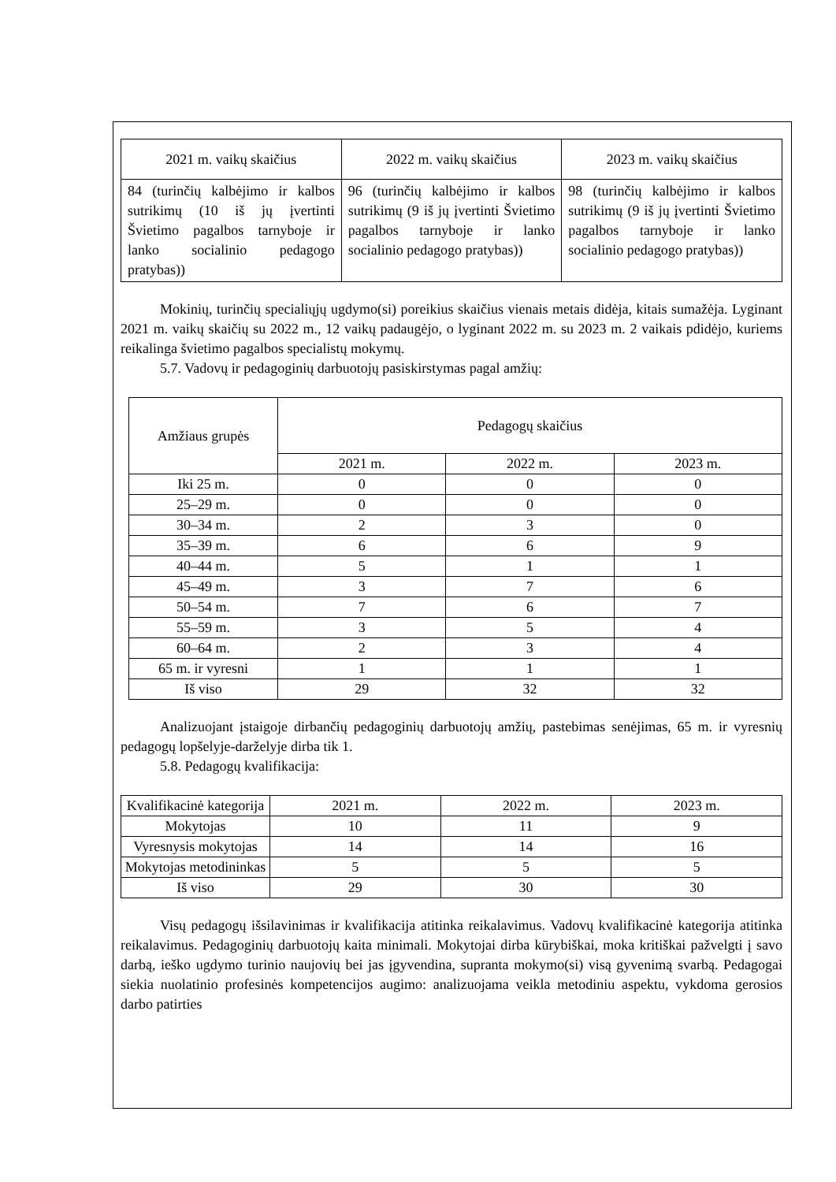| 2021 m. vaikų skaičius | 2022 m. vaikų skaičius | 2023 m. vaikų skaičius |
| --- | --- | --- |
| 84 (turinčių kalbėjimo ir kalbos sutrikimų (10 iš jų įvertinti Švietimo pagalbos tarnyboje ir lanko socialinio pedagogo pratybas)) | 96 (turinčių kalbėjimo ir kalbos sutrikimų (9 iš jų įvertinti Švietimo pagalbos tarnyboje ir lanko socialinio pedagogo pratybas)) | 98 (turinčių kalbėjimo ir kalbos sutrikimų (9 iš jų įvertinti Švietimo pagalbos tarnyboje ir lanko socialinio pedagogo pratybas)) |
Mokinių, turinčių specialiųjų ugdymo(si) poreikius skaičius vienais metais didėja, kitais sumažėja. Lyginant 2021 m. vaikų skaičių su 2022 m., 12 vaikų padaugėjo, o lyginant 2022 m. su 2023 m. 2 vaikais pdidėjo, kuriems reikalinga švietimo pagalbos specialistų mokymų.
5.7. Vadovų ir pedagoginių darbuotojų pasiskirstymas pagal amžių:
| Amžiaus grupės | Pedagogų skaičius | | |
| --- | --- | --- | --- |
| | 2021 m. | 2022 m. | 2023 m. |
| Iki 25 m. | 0 | 0 | 0 |
| 25–29 m. | 0 | 0 | 0 |
| 30–34 m. | 2 | 3 | 0 |
| 35–39 m. | 6 | 6 | 9 |
| 40–44 m. | 5 | 1 | 1 |
| 45–49 m. | 3 | 7 | 6 |
| 50–54 m. | 7 | 6 | 7 |
| 55–59 m. | 3 | 5 | 4 |
| 60–64 m. | 2 | 3 | 4 |
| 65 m. ir vyresni | 1 | 1 | 1 |
| Iš viso | 29 | 32 | 32 |
Analizuojant įstaigoje dirbančių pedagoginių darbuotojų amžių, pastebimas senėjimas, 65 m. ir vyresnių pedagogų lopšelyje-darželyje dirba tik 1.
5.8. Pedagogų kvalifikacija:
| Kvalifikacinė kategorija | 2021 m. | 2022 m. | 2023 m. |
| --- | --- | --- | --- |
| Mokytojas | 10 | 11 | 9 |
| Vyresnysis mokytojas | 14 | 14 | 16 |
| Mokytojas metodininkas | 5 | 5 | 5 |
| Iš viso | 29 | 30 | 30 |
Visų pedagogų išsilavinimas ir kvalifikacija atitinka reikalavimus. Vadovų kvalifikacinė kategorija atitinka reikalavimus. Pedagoginių darbuotojų kaita minimali. Mokytojai dirba kūrybiškai, moka kritiškai pažvelgti į savo darbą, ieško ugdymo turinio naujovių bei jas įgyvendina, supranta mokymo(si) visą gyvenimą svarbą. Pedagogai siekia nuolatinio profesinės kompetencijos augimo: analizuojama veikla metodiniu aspektu, vykdoma gerosios darbo patirties